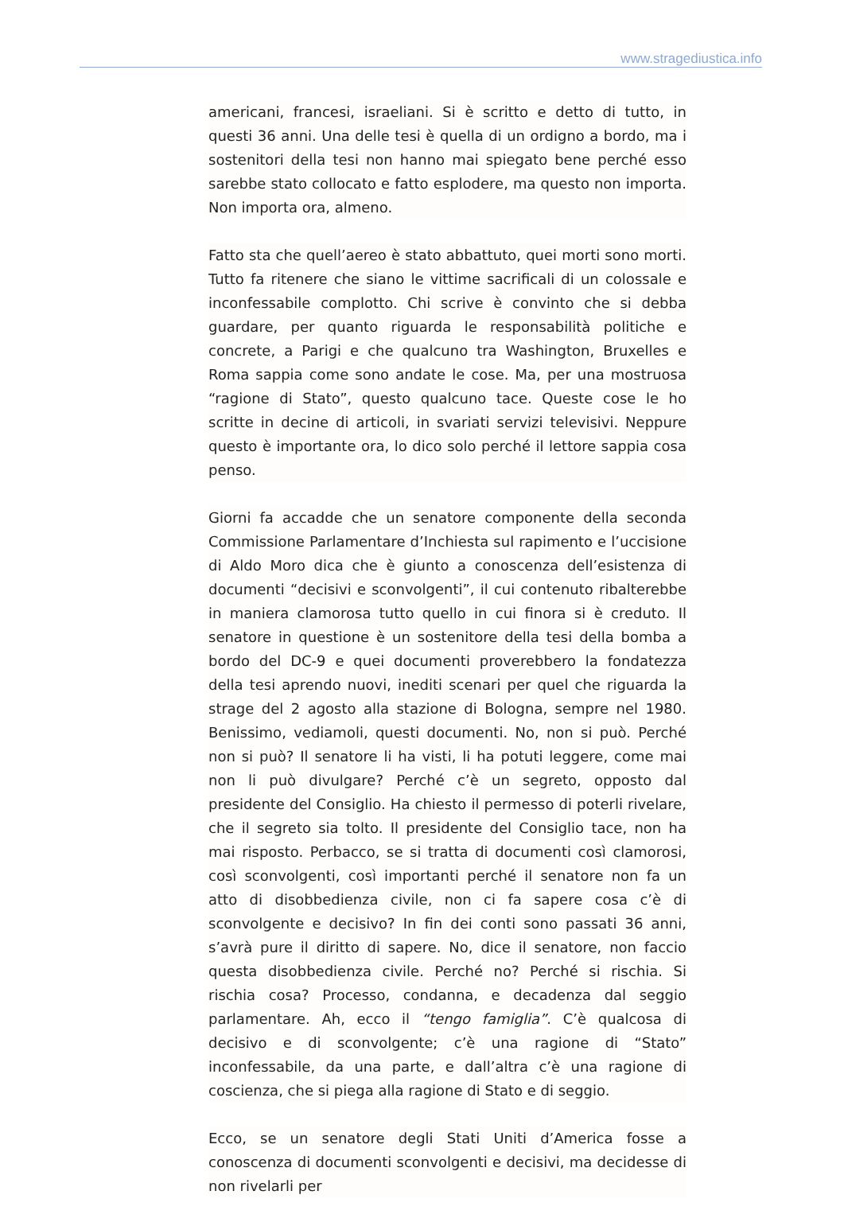www.stragediustica.info
americani, francesi, israeliani. Si è scritto e detto di tutto, in questi 36 anni. Una delle tesi è quella di un ordigno a bordo, ma i sostenitori della tesi non hanno mai spiegato bene perché esso sarebbe stato collocato e fatto esplodere, ma questo non importa. Non importa ora, almeno.
Fatto sta che quell’aereo è stato abbattuto, quei morti sono morti. Tutto fa ritenere che siano le vittime sacrificali di un colossale e inconfessabile complotto. Chi scrive è convinto che si debba guardare, per quanto riguarda le responsabilità politiche e concrete, a Parigi e che qualcuno tra Washington, Bruxelles e Roma sappia come sono andate le cose. Ma, per una mostruosa “ragione di Stato”, questo qualcuno tace. Queste cose le ho scritte in decine di articoli, in svariati servizi televisivi. Neppure questo è importante ora, lo dico solo perché il lettore sappia cosa penso.
Giorni fa accadde che un senatore componente della seconda Commissione Parlamentare d’Inchiesta sul rapimento e l’uccisione di Aldo Moro dica che è giunto a conoscenza dell’esistenza di documenti “decisivi e sconvolgenti”, il cui contenuto ribalterebbe in maniera clamorosa tutto quello in cui finora si è creduto. Il senatore in questione è un sostenitore della tesi della bomba a bordo del DC-9 e quei documenti proverebbero la fondatezza della tesi aprendo nuovi, inediti scenari per quel che riguarda la strage del 2 agosto alla stazione di Bologna, sempre nel 1980. Benissimo, vediamoli, questi documenti. No, non si può. Perché non si può? Il senatore li ha visti, li ha potuti leggere, come mai non li può divulgare? Perché c’è un segreto, opposto dal presidente del Consiglio. Ha chiesto il permesso di poterli rivelare, che il segreto sia tolto. Il presidente del Consiglio tace, non ha mai risposto. Perbacco, se si tratta di documenti così clamorosi, così sconvolgenti, così importanti perché il senatore non fa un atto di disobbedienza civile, non ci fa sapere cosa c’è di sconvolgente e decisivo? In fin dei conti sono passati 36 anni, s’avrà pure il diritto di sapere. No, dice il senatore, non faccio questa disobbedienza civile. Perché no? Perché si rischia. Si rischia cosa? Processo, condanna, e decadenza dal seggio parlamentare. Ah, ecco il “tengo famiglia”. C’è qualcosa di decisivo e di sconvolgente; c’è una ragione di “Stato” inconfessabile, da una parte, e dall’altra c’è una ragione di coscienza, che si piega alla ragione di Stato e di seggio.
Ecco, se un senatore degli Stati Uniti d’America fosse a conoscenza di documenti sconvolgenti e decisivi, ma decidesse di non rivelarli per